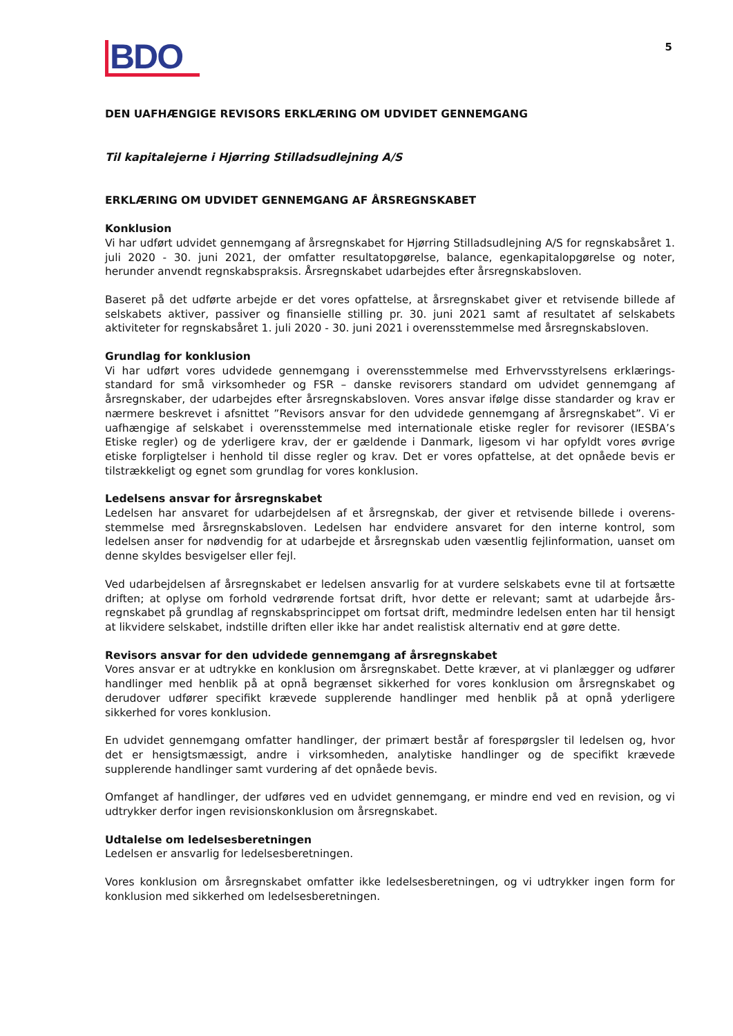BDO
5
DEN UAFHÆNGIGE REVISORS ERKLÆRING OM UDVIDET GENNEMGANG
Til kapitalejerne i Hjørring Stilladsudlejning A/S
ERKLÆRING OM UDVIDET GENNEMGANG AF ÅRSREGNSKABET
Konklusion
Vi har udført udvidet gennemgang af årsregnskabet for Hjørring Stilladsudlejning A/S for regnskabsåret 1. juli 2020 - 30. juni 2021, der omfatter resultatopgørelse, balance, egenkapitalopgørelse og noter, herunder anvendt regnskabspraksis. Årsregnskabet udarbejdes efter årsregnskabsloven.
Baseret på det udførte arbejde er det vores opfattelse, at årsregnskabet giver et retvisende billede af selskabets aktiver, passiver og finansielle stilling pr. 30. juni 2021 samt af resultatet af selskabets aktiviteter for regnskabsåret 1. juli 2020 - 30. juni 2021 i overensstemmelse med årsregnskabsloven.
Grundlag for konklusion
Vi har udført vores udvidede gennemgang i overensstemmelse med Erhvervsstyrelsens erklærings­standard for små virksomheder og FSR – danske revisorers standard om udvidet gennemgang af årsregnskaber, der udarbejdes efter årsregnskabsloven. Vores ansvar ifølge disse standarder og krav er nærmere beskrevet i afsnittet ”Revisors ansvar for den udvidede gennemgang af årsregnskabet”. Vi er uafhængige af selskabet i overensstemmelse med internationale etiske regler for revisorer (IESBA’s Etiske regler) og de yderligere krav, der er gældende i Danmark, ligesom vi har opfyldt vores øvrige etiske forpligtelser i henhold til disse regler og krav. Det er vores opfattelse, at det opnåede bevis er tilstrækkeligt og egnet som grundlag for vores konklusion.
Ledelsens ansvar for årsregnskabet
Ledelsen har ansvaret for udarbejdelsen af et årsregnskab, der giver et retvisende billede i overens­stemmelse med årsregnskabsloven. Ledelsen har endvidere ansvaret for den interne kontrol, som ledelsen anser for nødvendig for at udarbejde et årsregnskab uden væsentlig fejlinformation, uanset om denne skyldes besvigelser eller fejl.
Ved udarbejdelsen af årsregnskabet er ledelsen ansvarlig for at vurdere selskabets evne til at fortsætte driften; at oplyse om forhold vedrørende fortsat drift, hvor dette er relevant; samt at udarbejde års­regnskabet på grundlag af regnskabsprincippet om fortsat drift, medmindre ledelsen enten har til hensigt at likvidere selskabet, indstille driften eller ikke har andet realistisk alternativ end at gøre dette.
Revisors ansvar for den udvidede gennemgang af årsregnskabet
Vores ansvar er at udtrykke en konklusion om årsregnskabet. Dette kræver, at vi planlægger og udfører handlinger med henblik på at opnå begrænset sikkerhed for vores konklusion om årsregnskabet og derudover udfører specifikt krævede supplerende handlinger med henblik på at opnå yderligere sikkerhed for vores konklusion.
En udvidet gennemgang omfatter handlinger, der primært består af forespørgsler til ledelsen og, hvor det er hensigtsmæssigt, andre i virksomheden, analytiske handlinger og de specifikt krævede supplerende handlinger samt vurdering af det opnåede bevis.
Omfanget af handlinger, der udføres ved en udvidet gennemgang, er mindre end ved en revision, og vi udtrykker derfor ingen revisionskonklusion om årsregnskabet.
Udtalelse om ledelsesberetningen
Ledelsen er ansvarlig for ledelsesberetningen.
Vores konklusion om årsregnskabet omfatter ikke ledelsesberetningen, og vi udtrykker ingen form for konklusion med sikkerhed om ledelsesberetningen.